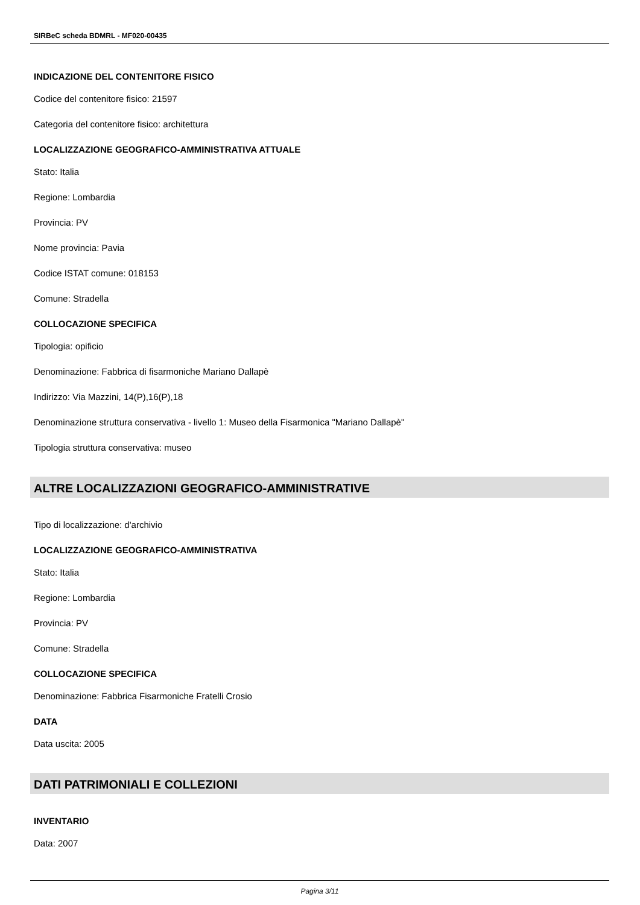SIRBeC scheda BDMRL - MF020-00435
INDICAZIONE DEL CONTENITORE FISICO
Codice del contenitore fisico: 21597
Categoria del contenitore fisico: architettura
LOCALIZZAZIONE GEOGRAFICO-AMMINISTRATIVA ATTUALE
Stato: Italia
Regione: Lombardia
Provincia: PV
Nome provincia: Pavia
Codice ISTAT comune: 018153
Comune: Stradella
COLLOCAZIONE SPECIFICA
Tipologia: opificio
Denominazione: Fabbrica di fisarmoniche Mariano Dallapè
Indirizzo: Via Mazzini, 14(P),16(P),18
Denominazione struttura conservativa - livello 1: Museo della Fisarmonica "Mariano Dallapè"
Tipologia struttura conservativa: museo
ALTRE LOCALIZZAZIONI GEOGRAFICO-AMMINISTRATIVE
Tipo di localizzazione: d'archivio
LOCALIZZAZIONE GEOGRAFICO-AMMINISTRATIVA
Stato: Italia
Regione: Lombardia
Provincia: PV
Comune: Stradella
COLLOCAZIONE SPECIFICA
Denominazione: Fabbrica Fisarmoniche Fratelli Crosio
DATA
Data uscita: 2005
DATI PATRIMONIALI E COLLEZIONI
INVENTARIO
Data: 2007
Pagina 3/11